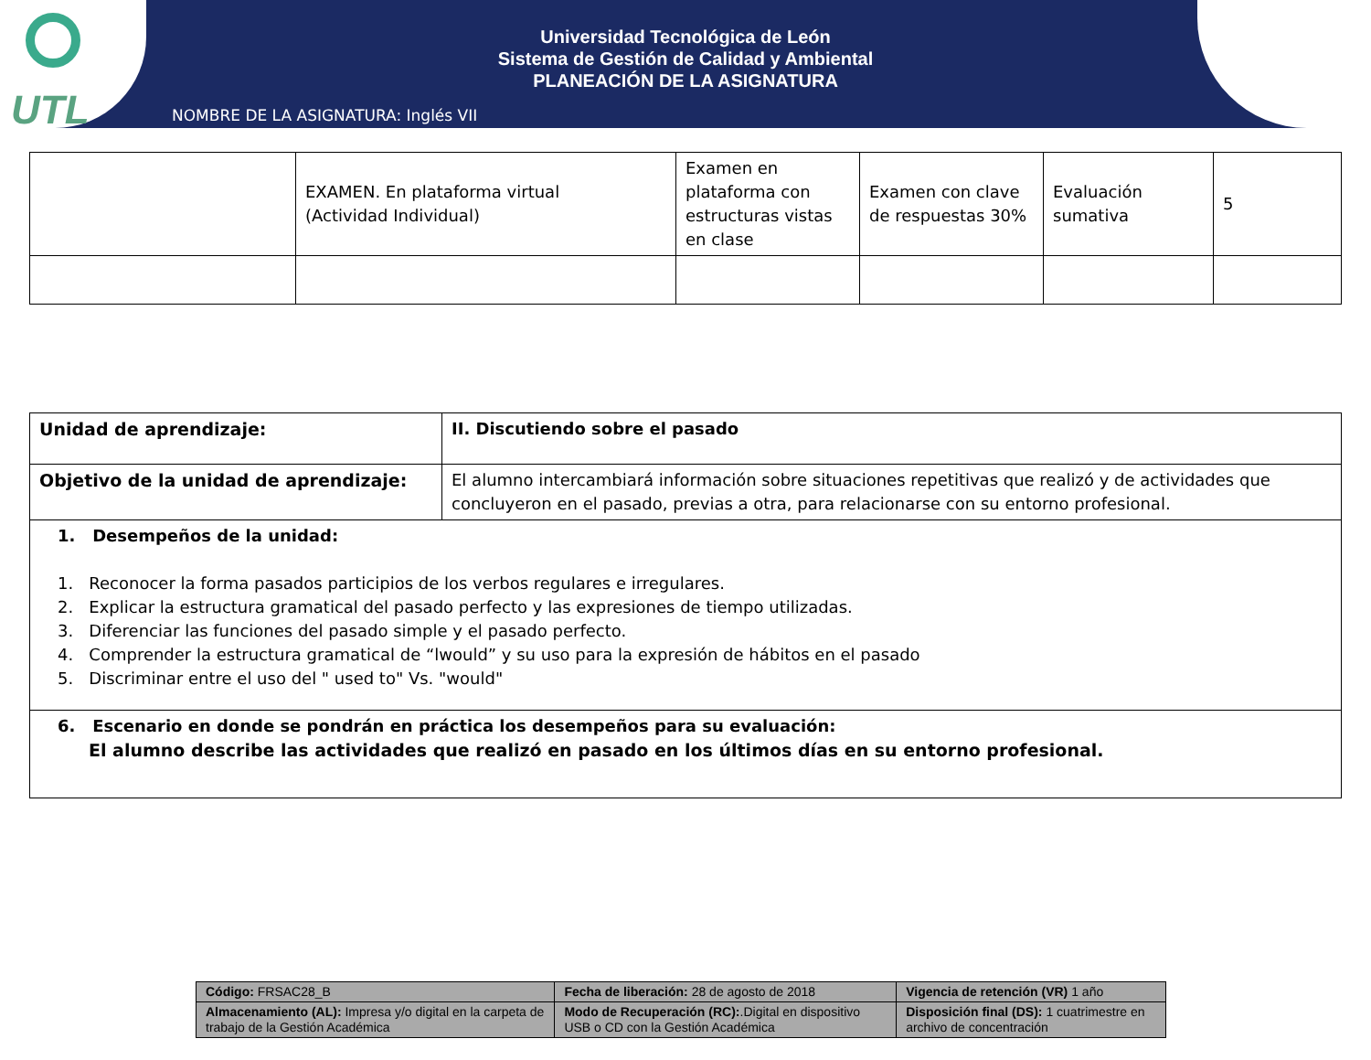UTL
Universidad Tecnológica de León
Sistema de Gestión de Calidad y Ambiental
PLANEACIÓN DE LA ASIGNATURA
NOMBRE DE LA ASIGNATURA: Inglés VII
| | EXAMEN. En plataforma virtual (Actividad Individual) | Examen en plataforma con estructuras vistas en clase | Examen con clave de respuestas 30% | Evaluación sumativa | 5 |
| Unidad de aprendizaje: | II. Discutiendo sobre el pasado |
| Objetivo de la unidad de aprendizaje: | El alumno intercambiará información sobre situaciones repetitivas que realizó y de actividades que concluyeron en el pasado, previas a otra, para relacionarse con su entorno profesional. |
| 1. Desempeños de la unidad: 1. Reconocer la forma pasados participios de los verbos regulares e irregulares. 2. Explicar la estructura gramatical del pasado perfecto y las expresiones de tiempo utilizadas. 3. Diferenciar las funciones del pasado simple y el pasado perfecto. 4. Comprender la estructura gramatical de “lwould” y su uso para la expresión de hábitos en el pasado 5. Discriminar entre el uso del " used to" Vs. "would" | |
| 6. Escenario en donde se pondrán en práctica los desempeños para su evaluación: El alumno describe las actividades que realizó en pasado en los últimos días en su entorno profesional. | |
| Código: FRSAC28_B | Fecha de liberación: 28 de agosto de 2018 | Vigencia de retención (VR) 1 año |
| Almacenamiento (AL): Impresa y/o digital en la carpeta de trabajo de la Gestión Académica | Modo de Recuperación (RC): .Digital en dispositivo USB o CD con la Gestión Académica | Disposición final (DS): 1 cuatrimestre en archivo de concentración |